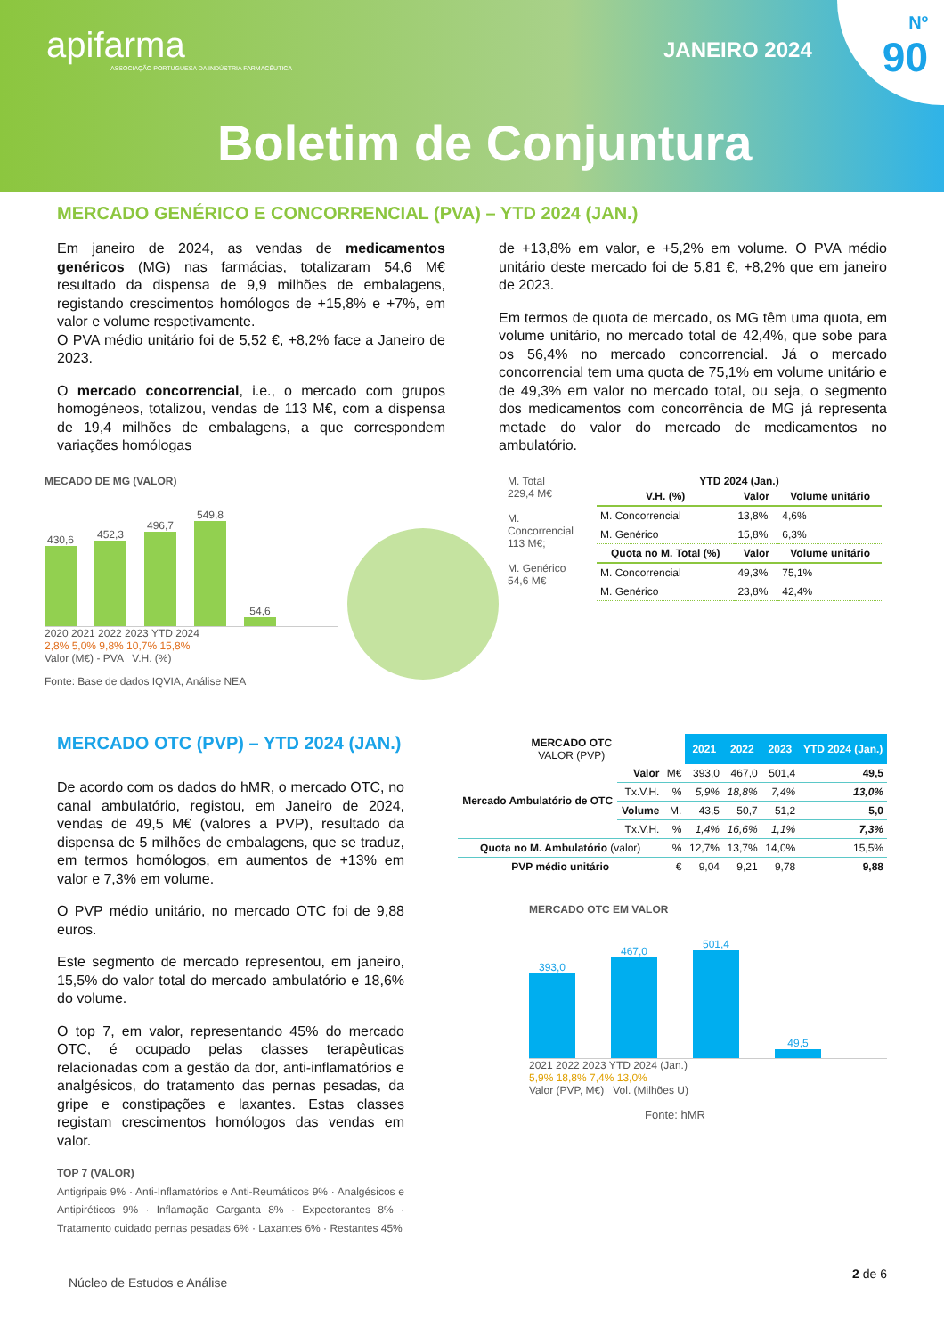apifarma
ASSOCIAÇÃO PORTUGUESA DA INDÚSTRIA FARMACÊUTICA
JANEIRO 2024
Nº
90
Boletim de Conjuntura
MERCADO GENÉRICO E CONCORRENCIAL (PVA) – YTD 2024 (JAN.)
Em janeiro de 2024, as vendas de medicamentos genéricos (MG) nas farmácias, totalizaram 54,6 M€ resultado da dispensa de 9,9 milhões de embalagens, registando crescimentos homólogos de +15,8% e +7%, em valor e volume respetivamente.
O PVA médio unitário foi de 5,52 €, +8,2% face a Janeiro de 2023.
O mercado concorrencial, i.e., o mercado com grupos homogéneos, totalizou, vendas de 113 M€, com a dispensa de 19,4 milhões de embalagens, a que correspondem variações homólogas
de +13,8% em valor, e +5,2% em volume. O PVA médio unitário deste mercado foi de 5,81 €, +8,2% que em janeiro de 2023.
Em termos de quota de mercado, os MG têm uma quota, em volume unitário, no mercado total de 42,4%, que sobe para os 56,4% no mercado concorrencial. Já o mercado concorrencial tem uma quota de 75,1% em volume unitário e de 49,3% em valor no mercado total, ou seja, o segmento dos medicamentos com concorrência de MG já representa metade do valor do mercado de medicamentos no ambulatório.
MECADO DE MG (VALOR)
430,6
452,3
496,7
549,8
54,6
2020 2021 2022 2023 YTD 2024
2,8% 5,0% 9,8% 10,7% 15,8%
Valor (M€) - PVA V.H. (%)
Fonte: Base de dados IQVIA, Análise NEA
M. Total
229,4 M€
M. Concorrencial
113 M€;
M. Genérico
54,6 M€
YTD 2024 (Jan.)
| V.H. (%) | Valor | Volume unitário |
| --- | --- | --- |
| M. Concorrencial | 13,8% | 4,6% |
| M. Genérico | 15,8% | 6,3% |
| Quota no M. Total (%) | Valor | Volume unitário |
| M. Concorrencial | 49,3% | 75,1% |
| M. Genérico | 23,8% | 42,4% |
MERCADO OTC (PVP) – YTD 2024 (JAN.)
De acordo com os dados do hMR, o mercado OTC, no canal ambulatório, registou, em Janeiro de 2024, vendas de 49,5 M€ (valores a PVP), resultado da dispensa de 5 milhões de embalagens, que se traduz, em termos homólogos, em aumentos de +13% em valor e 7,3% em volume.
O PVP médio unitário, no mercado OTC foi de 9,88 euros.
Este segmento de mercado representou, em janeiro, 15,5% do valor total do mercado ambulatório e 18,6% do volume.
O top 7, em valor, representando 45% do mercado OTC, é ocupado pelas classes terapêuticas relacionadas com a gestão da dor, anti-inflamatórios e analgésicos, do tratamento das pernas pesadas, da gripe e constipações e laxantes. Estas classes registam crescimentos homólogos das vendas em valor.
TOP 7 (VALOR)
Antigripais 9% · Anti-Inflamatórios e Anti-Reumáticos 9% · Analgésicos e Antipiréticos 9% · Inflamação Garganta 8% · Expectorantes 8% · Tratamento cuidado pernas pesadas 6% · Laxantes 6% · Restantes 45%
| MERCADO OTC VALOR (PVP) | | | 2021 | 2022 | 2023 | YTD 2024 (Jan.) |
| --- | --- | --- | --- | --- | --- | --- |
| Mercado Ambulatório de OTC | Valor | M€ | 393,0 | 467,0 | 501,4 | 49,5 |
| | Tx.V.H. | % | 5,9% | 18,8% | 7,4% | 13,0% |
| | Volume | M. | 43,5 | 50,7 | 51,2 | 5,0 |
| | Tx.V.H. | % | 1,4% | 16,6% | 1,1% | 7,3% |
| Quota no M. Ambulatório (valor) | | % | 12,7% | 13,7% | 14,0% | 15,5% |
| PVP médio unitário | | € | 9,04 | 9,21 | 9,78 | 9,88 |
MERCADO OTC EM VALOR
393,0
467,0
501,4
49,5
2021 2022 2023 YTD 2024 (Jan.)
5,9% 18,8% 7,4% 13,0%
Valor (PVP, M€) Vol. (Milhões U)
Fonte: hMR
Núcleo de Estudos e Análise
2 de 6